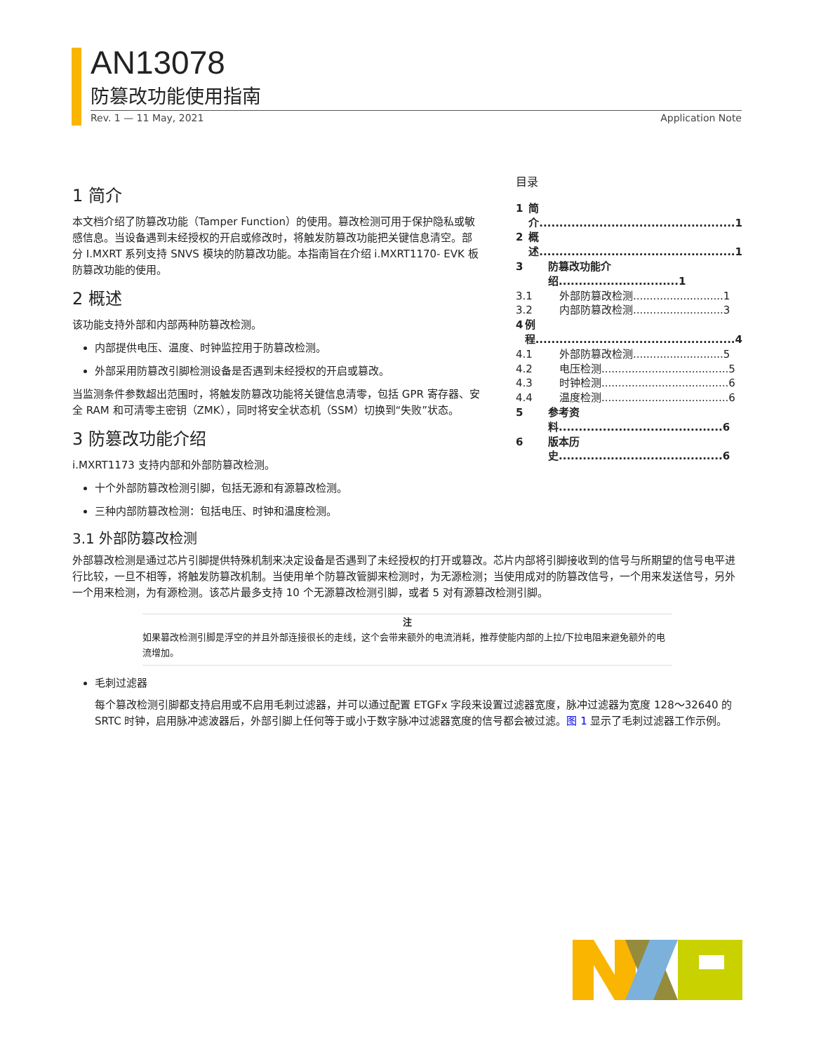AN13078
防篡改功能使用指南
Rev. 1 — 11 May, 2021 Application Note
目录
1 简介.................................................1
2 概述.................................................1
3 防篡改功能介绍..............................1
3.1 外部防篡改检测...........................1
3.2 内部防篡改检测...........................3
4 例程..................................................4
4.1 外部防篡改检测...........................5
4.2 电压检测......................................5
4.3 时钟检测......................................6
4.4 温度检测......................................6
5 参考资料.........................................6
6 版本历史.........................................6
1 简介
本文档介绍了防篡改功能（Tamper Function）的使用。篡改检测可用于保护隐私或敏感信息。当设备遇到未经授权的开启或修改时，将触发防篡改功能把关键信息清空。部分 I.MXRT 系列支持 SNVS 模块的防篡改功能。本指南旨在介绍 i.MXRT1170- EVK 板防篡改功能的使用。
2 概述
该功能支持外部和内部两种防篡改检测。
内部提供电压、温度、时钟监控用于防篡改检测。
外部采用防篡改引脚检测设备是否遇到未经授权的开启或篡改。
当监测条件参数超出范围时，将触发防篡改功能将关键信息清零，包括 GPR 寄存器、安全 RAM 和可清零主密钥（ZMK），同时将安全状态机（SSM）切换到“失败”状态。
3 防篡改功能介绍
i.MXRT1173 支持内部和外部防篡改检测。
十个外部防篡改检测引脚，包括无源和有源篡改检测。
三种内部防篡改检测：包括电压、时钟和温度检测。
3.1 外部防篡改检测
外部篡改检测是通过芯片引脚提供特殊机制来决定设备是否遇到了未经授权的打开或篡改。芯片内部将引脚接收到的信号与所期望的信号电平进行比较，一旦不相等，将触发防篡改机制。当使用单个防篡改管脚来检测时，为无源检测；当使用成对的防篡改信号，一个用来发送信号，另外一个用来检测，为有源检测。该芯片最多支持 10 个无源篡改检测引脚，或者 5 对有源篡改检测引脚。
注
如果篡改检测引脚是浮空的并且外部连接很长的走线，这个会带来额外的电流消耗，推荐使能内部的上拉/下拉电阻来避免额外的电流增加。
毛刺过滤器
每个篡改检测引脚都支持启用或不启用毛刺过滤器，并可以通过配置 ETGFx 字段来设置过滤器宽度，脉冲过滤器为宽度 128～32640 的 SRTC 时钟，启用脉冲滤波器后，外部引脚上任何等于或小于数字脉冲过滤器宽度的信号都会被过滤。图 1 显示了毛刺过滤器工作示例。